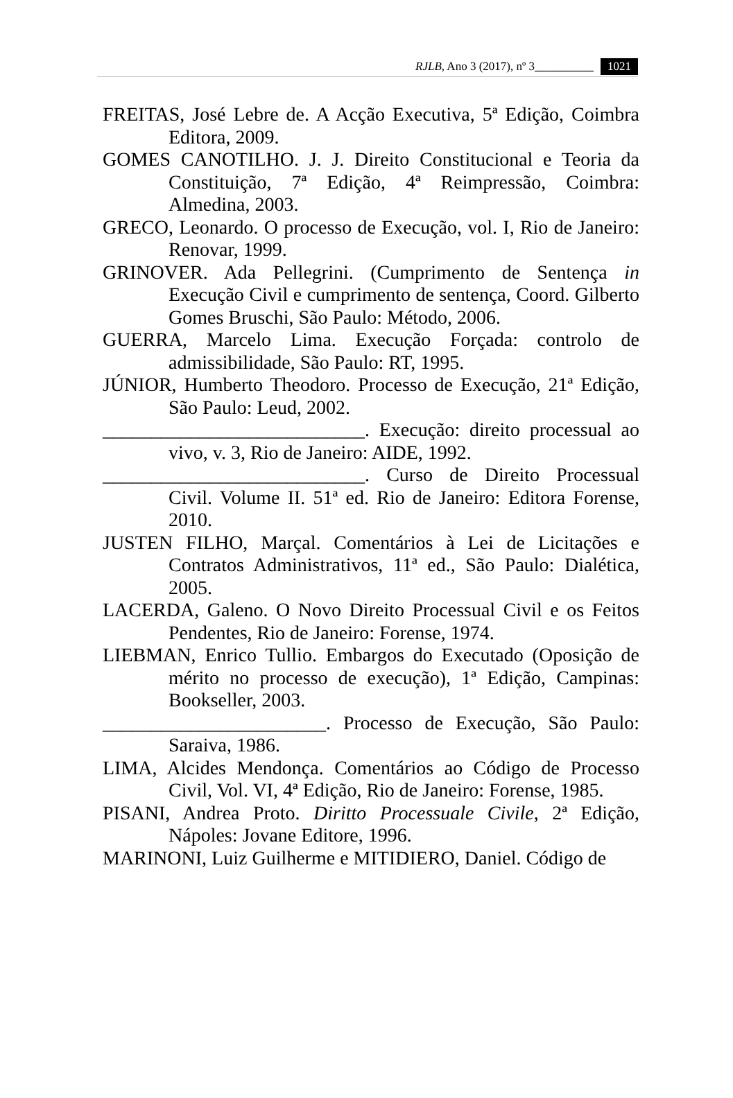RJLB, Ano 3 (2017), nº 3__________ 1021
FREITAS, José Lebre de. A Acção Executiva, 5ª Edição, Coimbra Editora, 2009.
GOMES CANOTILHO. J. J. Direito Constitucional e Teoria da Constituição, 7ª Edição, 4ª Reimpressão, Coimbra: Almedina, 2003.
GRECO, Leonardo. O processo de Execução, vol. I, Rio de Janeiro: Renovar, 1999.
GRINOVER. Ada Pellegrini. (Cumprimento de Sentença in Execução Civil e cumprimento de sentença, Coord. Gilberto Gomes Bruschi, São Paulo: Método, 2006.
GUERRA, Marcelo Lima. Execução Forçada: controlo de admissibilidade, São Paulo: RT, 1995.
JÚNIOR, Humberto Theodoro. Processo de Execução, 21ª Edição, São Paulo: Leud, 2002.
___________________________. Execução: direito processual ao vivo, v. 3, Rio de Janeiro: AIDE, 1992.
___________________________. Curso de Direito Processual Civil. Volume II. 51ª ed. Rio de Janeiro: Editora Forense, 2010.
JUSTEN FILHO, Marçal. Comentários à Lei de Licitações e Contratos Administrativos, 11ª ed., São Paulo: Dialética, 2005.
LACERDA, Galeno. O Novo Direito Processual Civil e os Feitos Pendentes, Rio de Janeiro: Forense, 1974.
LIEBMAN, Enrico Tullio. Embargos do Executado (Oposição de mérito no processo de execução), 1ª Edição, Campinas: Bookseller, 2003.
_______________________. Processo de Execução, São Paulo: Saraiva, 1986.
LIMA, Alcides Mendonça. Comentários ao Código de Processo Civil, Vol. VI, 4ª Edição, Rio de Janeiro: Forense, 1985.
PISANI, Andrea Proto. Diritto Processuale Civile, 2ª Edição, Nápoles: Jovane Editore, 1996.
MARINONI, Luiz Guilherme e MITIDIERO, Daniel. Código de